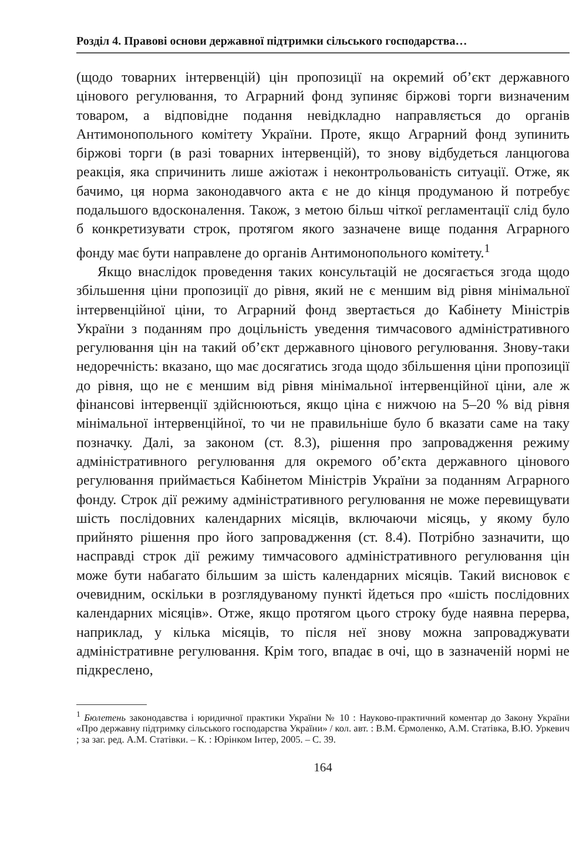Розділ 4. Правові основи державної підтримки сільського господарства…
(щодо товарних інтервенцій) цін пропозиції на окремий об’єкт державного цінового регулювання, то Аграрний фонд зупиняє біржові торги визначеним товаром, а відповідне подання невідкладно направляється до органів Антимонопольного комітету України. Проте, якщо Аграрний фонд зупинить біржові торги (в разі товарних інтервенцій), то знову відбудеться ланцюгова реакція, яка спричинить лише ажіотаж і неконтрольованість ситуації. Отже, як бачимо, ця норма законодавчого акта є не до кінця продуманою й потребує подальшого вдосконалення. Також, з метою більш чіткої регламентації слід було б конкретизувати строк, протягом якого зазначене вище подання Аграрного фонду має бути направлене до органів Антимонопольного комітету.<sup>1</sup>
Якщо внаслідок проведення таких консультацій не досягається згода щодо збільшення ціни пропозиції до рівня, який не є меншим від рівня мінімальної інтервенційної ціни, то Аграрний фонд звертається до Кабінету Міністрів України з поданням про доцільність уведення тимчасового адміністративного регулювання цін на такий об’єкт державного цінового регулювання. Знову-таки недоречність: вказано, що має досягатись згода щодо збільшення ціни пропозиції до рівня, що не є меншим від рівня мінімальної інтервенційної ціни, але ж фінансові інтервенції здійснюються, якщо ціна є нижчою на 5–20 % від рівня мінімальної інтервенційної, то чи не правильніше було б вказати саме на таку позначку. Далі, за законом (ст. 8.3), рішення про запровадження режиму адміністративного регулювання для окремого об’єкта державного цінового регулювання приймається Кабінетом Міністрів України за поданням Аграрного фонду. Строк дії режиму адміністративного регулювання не може перевищувати шість послідовних календарних місяців, включаючи місяць, у якому було прийнято рішення про його запровадження (ст. 8.4). Потрібно зазначити, що насправді строк дії режиму тимчасового адміністративного регулювання цін може бути набагато більшим за шість календарних місяців. Такий висновок є очевидним, оскільки в розглядуваному пункті йдеться про «шість послідовних календарних місяців». Отже, якщо протягом цього строку буде наявна перерва, наприклад, у кілька місяців, то після неї знову можна запроваджувати адміністративне регулювання. Крім того, впадає в очі, що в зазначеній нормі не підкреслено,
<sup>1</sup> Бюлетень законодавства і юридичної практики України № 10 : Науково-практичний коментар до Закону України «Про державну підтримку сільського господарства України» / кол. авт. : В.М. Єрмоленко, А.М. Статівка, В.Ю. Уркевич ; за заг. ред. А.М. Статівки. – К. : Юрінком Інтер, 2005. – С. 39.
164